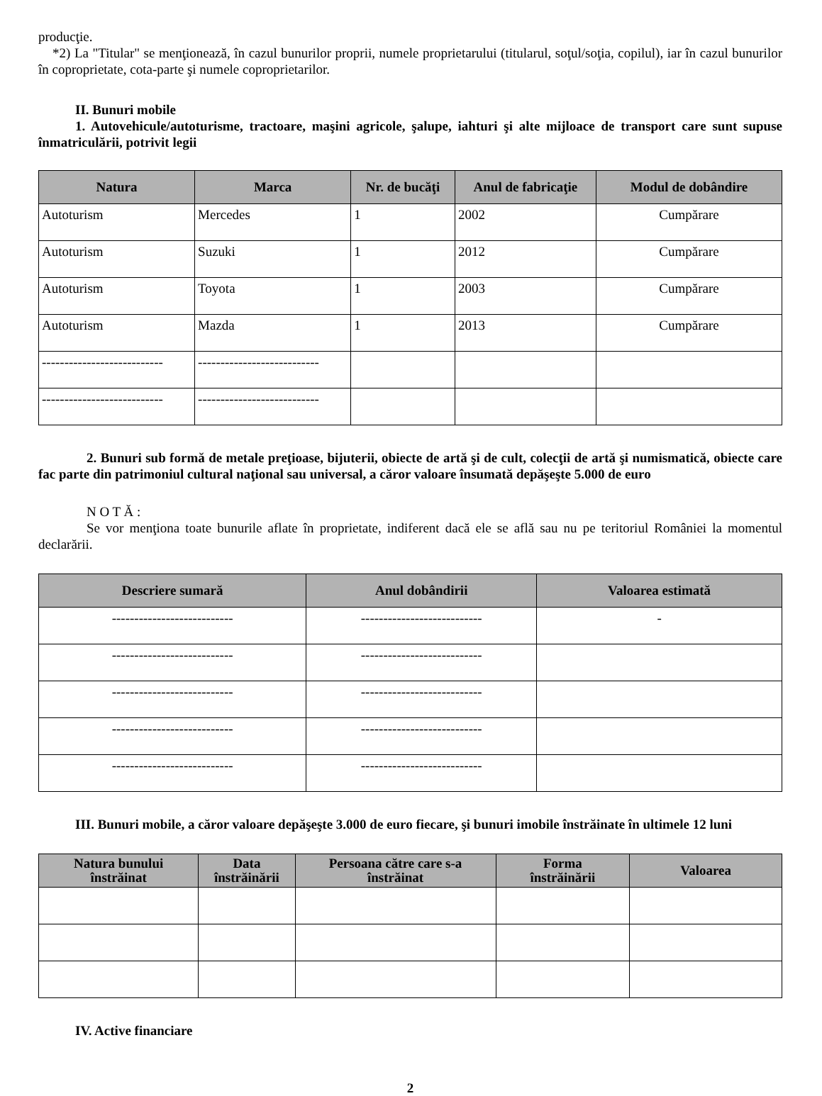producţie.
*2) La "Titular" se menţionează, în cazul bunurilor proprii, numele proprietarului (titularul, soţul/soţia, copilul), iar în cazul bunurilor în coproprietate, cota-parte şi numele coproprietarilor.
II. Bunuri mobile
1. Autovehicule/autoturisme, tractoare, maşini agricole, şalupe, iahturi şi alte mijloace de transport care sunt supuse înmatriculării, potrivit legii
| Natura | Marca | Nr. de bucăţi | Anul de fabricaţie | Modul de dobândire |
| --- | --- | --- | --- | --- |
| Autoturism | Mercedes | 1 | 2002 | Cumpărare |
| Autoturism | Suzuki | 1 | 2012 | Cumpărare |
| Autoturism | Toyota | 1 | 2003 | Cumpărare |
| Autoturism | Mazda | 1 | 2013 | Cumpărare |
| --------------------------- | --------------------------- | | | |
| --------------------------- | --------------------------- | | | |
2. Bunuri sub formă de metale preţioase, bijuterii, obiecte de artă şi de cult, colecţii de artă şi numismatică, obiecte care fac parte din patrimoniul cultural naţional sau universal, a căror valoare însumată depăşeşte 5.000 de euro
N O T Ă :
Se vor menţiona toate bunurile aflate în proprietate, indiferent dacă ele se află sau nu pe teritoriul României la momentul declarării.
| Descriere sumară | Anul dobândirii | Valoarea estimată |
| --- | --- | --- |
| --------------------------- | --------------------------- | - |
| --------------------------- | --------------------------- | |
| --------------------------- | --------------------------- | |
| --------------------------- | --------------------------- | |
| --------------------------- | --------------------------- | |
III. Bunuri mobile, a căror valoare depăşeşte 3.000 de euro fiecare, şi bunuri imobile înstrăinate în ultimele 12 luni
| Natura bunului înstrăinat | Data înstrăinării | Persoana către care s-a înstrăinat | Forma înstrăinării | Valoarea |
| --- | --- | --- | --- | --- |
IV. Active financiare
2